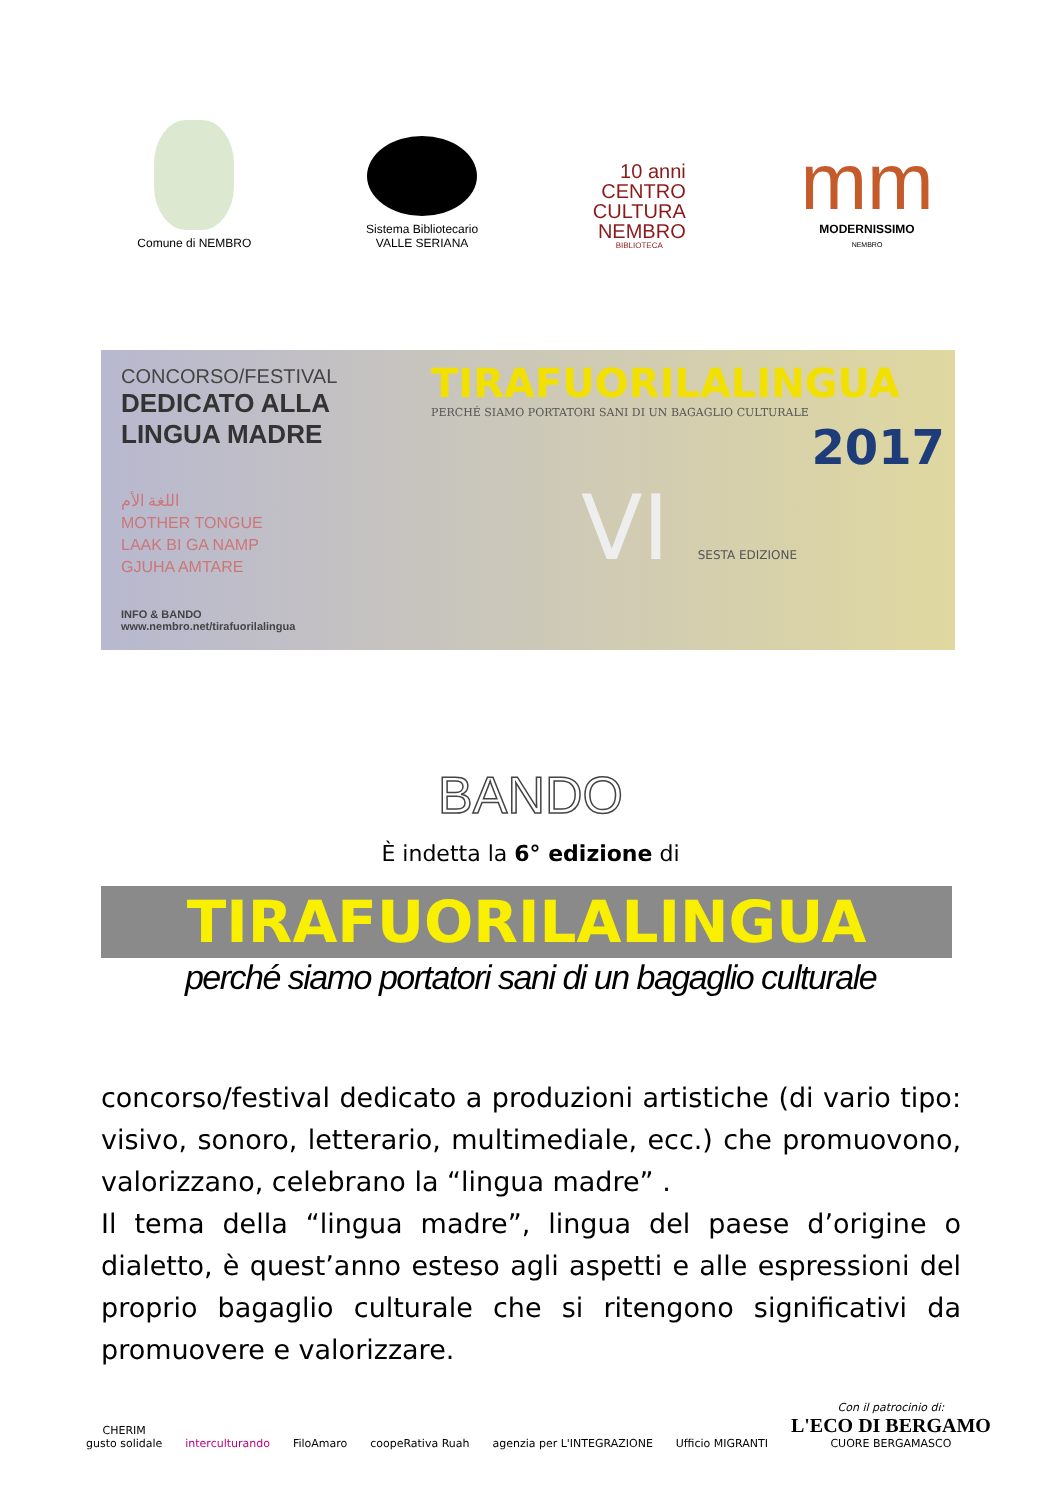Comune di NEMBRO
Sistema Bibliotecario
VALLE SERIANA
10 anni
CENTRO
CULTURA
NEMBRO
BIBLIOTECA
mm
MODERNISSIMO
NEMBRO
CONCORSO/FESTIVAL
DEDICATO ALLA
LINGUA MADRE
اللغة الأم
MOTHER TONGUE
LAAK BI GA NAMP
GJUHA AMTARE
INFO & BANDO
www.nembro.net/tirafuorilalingua
TIRAFUORILALINGUA
PERCHÉ SIAMO PORTATORI SANI DI UN BAGAGLIO CULTURALE
2017
VI SESTA EDIZIONE
BANDO
È indetta la 6° edizione di
TIRAFUORILALINGUA
perché siamo portatori sani di un bagaglio culturale
concorso/festival dedicato a produzioni artistiche (di vario tipo: visivo, sonoro, letterario, multimediale, ecc.) che promuovono, valorizzano, celebrano la “lingua madre” .
Il tema della “lingua madre”, lingua del paese d’origine o dialetto, è quest’anno esteso agli aspetti e alle espressioni del proprio bagaglio culturale che si ritengono significativi da promuovere e valorizzare.
CHERIM
gusto solidale
interculturando
FiloAmaro
coopeRativa Ruah
agenzia per L'INTEGRAZIONE
Ufficio MIGRANTI
Con il patrocinio di:
L'ECO DI BERGAMO
CUORE BERGAMASCO